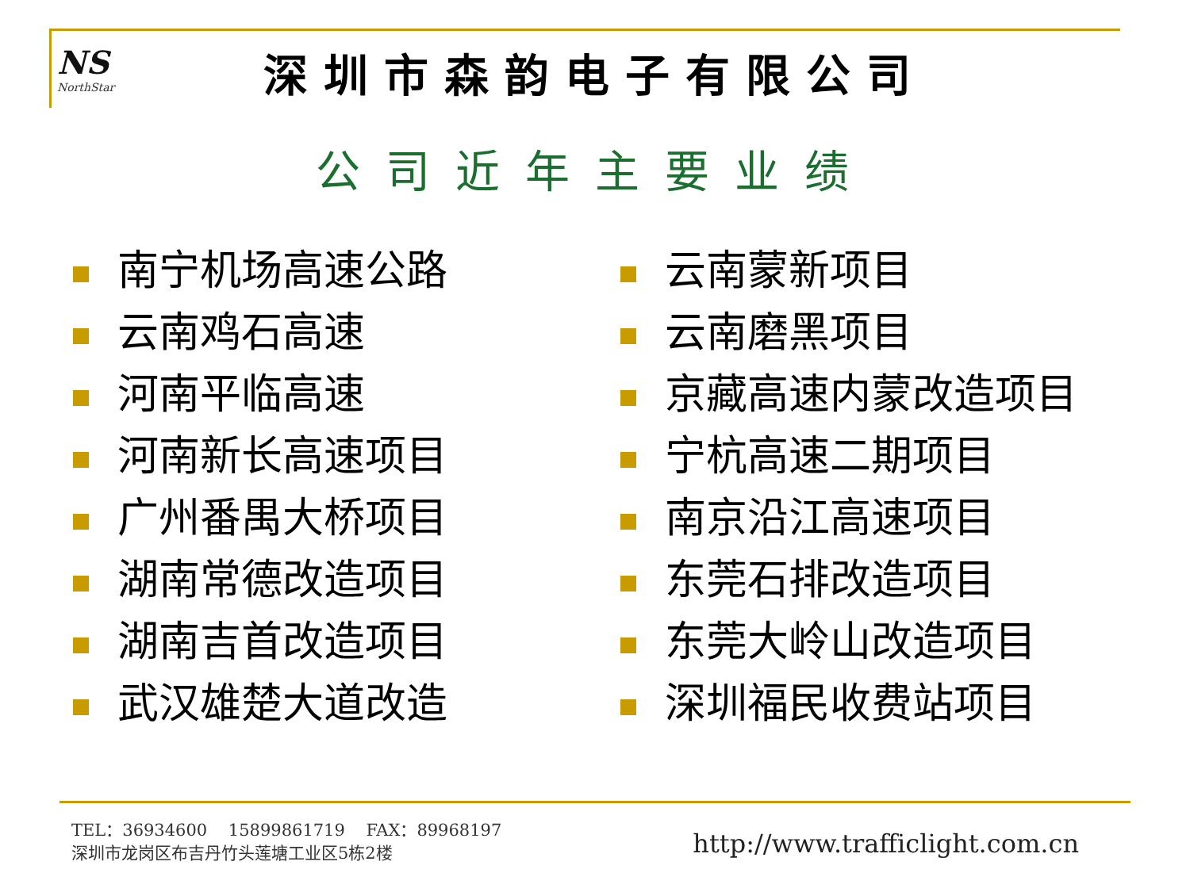NS
NorthStar
深圳市森韵电子有限公司
公司近年主要业绩
南宁机场高速公路
云南鸡石高速
河南平临高速
河南新长高速项目
广州番禺大桥项目
湖南常德改造项目
湖南吉首改造项目
武汉雄楚大道改造
云南蒙新项目
云南磨黑项目
京藏高速内蒙改造项目
宁杭高速二期项目
南京沿江高速项目
东莞石排改造项目
东莞大岭山改造项目
深圳福民收费站项目
TEL：36934600 15899861719 FAX：89968197
深圳市龙岗区布吉丹竹头莲塘工业区5栋2楼
http://www.trafficlight.com.cn